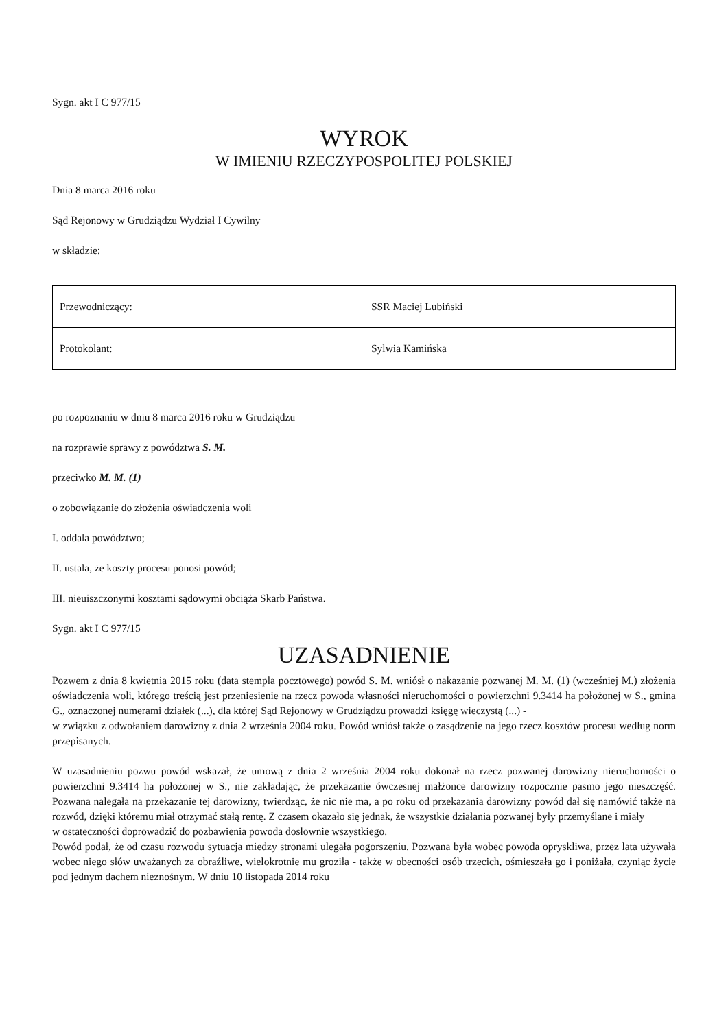Sygn. akt I C 977/15
WYROK
W IMIENIU RZECZYPOSPOLITEJ POLSKIEJ
Dnia 8 marca 2016 roku
Sąd Rejonowy w Grudziądzu Wydział I Cywilny
w składzie:
| Przewodniczący: | SSR Maciej Lubiński |
| Protokolant: | Sylwia Kamińska |
po rozpoznaniu w dniu 8 marca 2016 roku w Grudziądzu
na rozprawie sprawy z powództwa S. M.
przeciwko M. M. (1)
o zobowiązanie do złożenia oświadczenia woli
I. oddala powództwo;
II. ustala, że koszty procesu ponosi powód;
III. nieuiszczonymi kosztami sądowymi obciąża Skarb Państwa.
Sygn. akt I C 977/15
UZASADNIENIE
Pozwem z dnia 8 kwietnia 2015 roku (data stempla pocztowego) powód S. M. wniósł o nakazanie pozwanej M. M. (1) (wcześniej M.) złożenia oświadczenia woli, którego treścią jest przeniesienie na rzecz powoda własności nieruchomości o powierzchni 9.3414 ha położonej w S., gmina G., oznaczonej numerami działek (...), dla której Sąd Rejonowy w Grudziądzu prowadzi księgę wieczystą (...) -
w związku z odwołaniem darowizny z dnia 2 września 2004 roku. Powód wniósł także o zasądzenie na jego rzecz kosztów procesu według norm przepisanych.
W uzasadnieniu pozwu powód wskazał, że umową z dnia 2 września 2004 roku dokonał na rzecz pozwanej darowizny nieruchomości o powierzchni 9.3414 ha położonej w S., nie zakładając, że przekazanie ówczesnej małżonce darowizny rozpocznie pasmo jego nieszczęść. Pozwana nalegała na przekazanie tej darowizny, twierdząc, że nic nie ma, a po roku od przekazania darowizny powód dał się namówić także na rozwód, dzięki któremu miał otrzymać stałą rentę. Z czasem okazało się jednak, że wszystkie działania pozwanej były przemyślane i miały
w ostateczności doprowadzić do pozbawienia powoda dosłownie wszystkiego.
Powód podał, że od czasu rozwodu sytuacja miedzy stronami ulegała pogorszeniu. Pozwana była wobec powoda opryskliwa, przez lata używała wobec niego słów uważanych za obraźliwe, wielokrotnie mu groziła - także w obecności osób trzecich, ośmieszała go i poniżała, czyniąc życie pod jednym dachem nieznośnym. W dniu 10 listopada 2014 roku